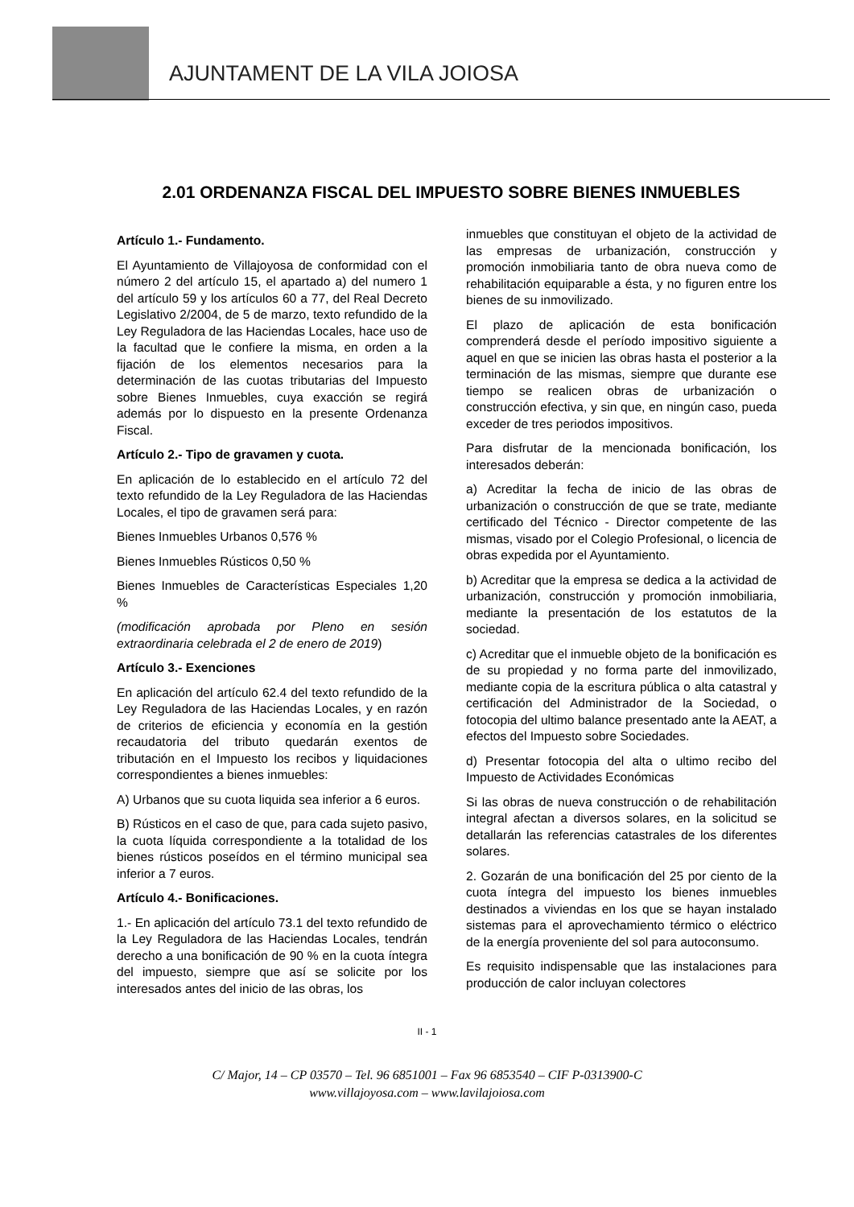AJUNTAMENT DE LA VILA JOIOSA
2.01 ORDENANZA FISCAL DEL IMPUESTO SOBRE BIENES INMUEBLES
Artículo 1.- Fundamento.
El Ayuntamiento de Villajoyosa de conformidad con el número 2 del artículo 15, el apartado a) del numero 1 del artículo 59 y los artículos 60 a 77, del Real Decreto Legislativo 2/2004, de 5 de marzo, texto refundido de la Ley Reguladora de las Haciendas Locales, hace uso de la facultad que le confiere la misma, en orden a la fijación de los elementos necesarios para la determinación de las cuotas tributarias del Impuesto sobre Bienes Inmuebles, cuya exacción se regirá además por lo dispuesto en la presente Ordenanza Fiscal.
Artículo 2.- Tipo de gravamen y cuota.
En aplicación de lo establecido en el artículo 72 del texto refundido de la Ley Reguladora de las Haciendas Locales, el tipo de gravamen será para:
Bienes Inmuebles Urbanos 0,576 %
Bienes Inmuebles Rústicos 0,50 %
Bienes Inmuebles de Características Especiales 1,20 %
(modificación aprobada por Pleno en sesión extraordinaria celebrada el 2 de enero de 2019)
Artículo 3.- Exenciones
En aplicación del artículo 62.4 del texto refundido de la Ley Reguladora de las Haciendas Locales, y en razón de criterios de eficiencia y economía en la gestión recaudatoria del tributo quedarán exentos de tributación en el Impuesto los recibos y liquidaciones correspondientes a bienes inmuebles:
A) Urbanos que su cuota liquida sea inferior a 6 euros.
B) Rústicos en el caso de que, para cada sujeto pasivo, la cuota líquida correspondiente a la totalidad de los bienes rústicos poseídos en el término municipal sea inferior a 7 euros.
Artículo 4.- Bonificaciones.
1.- En aplicación del artículo 73.1 del texto refundido de la Ley Reguladora de las Haciendas Locales, tendrán derecho a una bonificación de 90 % en la cuota íntegra del impuesto, siempre que así se solicite por los interesados antes del inicio de las obras, los
inmuebles que constituyan el objeto de la actividad de las empresas de urbanización, construcción y promoción inmobiliaria tanto de obra nueva como de rehabilitación equiparable a ésta, y no figuren entre los bienes de su inmovilizado.
El plazo de aplicación de esta bonificación comprenderá desde el período impositivo siguiente a aquel en que se inicien las obras hasta el posterior a la terminación de las mismas, siempre que durante ese tiempo se realicen obras de urbanización o construcción efectiva, y sin que, en ningún caso, pueda exceder de tres periodos impositivos.
Para disfrutar de la mencionada bonificación, los interesados deberán:
a) Acreditar la fecha de inicio de las obras de urbanización o construcción de que se trate, mediante certificado del Técnico - Director competente de las mismas, visado por el Colegio Profesional, o licencia de obras expedida por el Ayuntamiento.
b) Acreditar que la empresa se dedica a la actividad de urbanización, construcción y promoción inmobiliaria, mediante la presentación de los estatutos de la sociedad.
c) Acreditar que el inmueble objeto de la bonificación es de su propiedad y no forma parte del inmovilizado, mediante copia de la escritura pública o alta catastral y certificación del Administrador de la Sociedad, o fotocopia del ultimo balance presentado ante la AEAT, a efectos del Impuesto sobre Sociedades.
d) Presentar fotocopia del alta o ultimo recibo del Impuesto de Actividades Económicas
Si las obras de nueva construcción o de rehabilitación integral afectan a diversos solares, en la solicitud se detallarán las referencias catastrales de los diferentes solares.
2. Gozarán de una bonificación del 25 por ciento de la cuota íntegra del impuesto los bienes inmuebles destinados a viviendas en los que se hayan instalado sistemas para el aprovechamiento térmico o eléctrico de la energía proveniente del sol para autoconsumo.
Es requisito indispensable que las instalaciones para producción de calor incluyan colectores
II - 1
C/ Major, 14 – CP 03570 – Tel. 96 6851001 – Fax 96 6853540 – CIF P-0313900-C
www.villajoyosa.com – www.lavilajoiosa.com